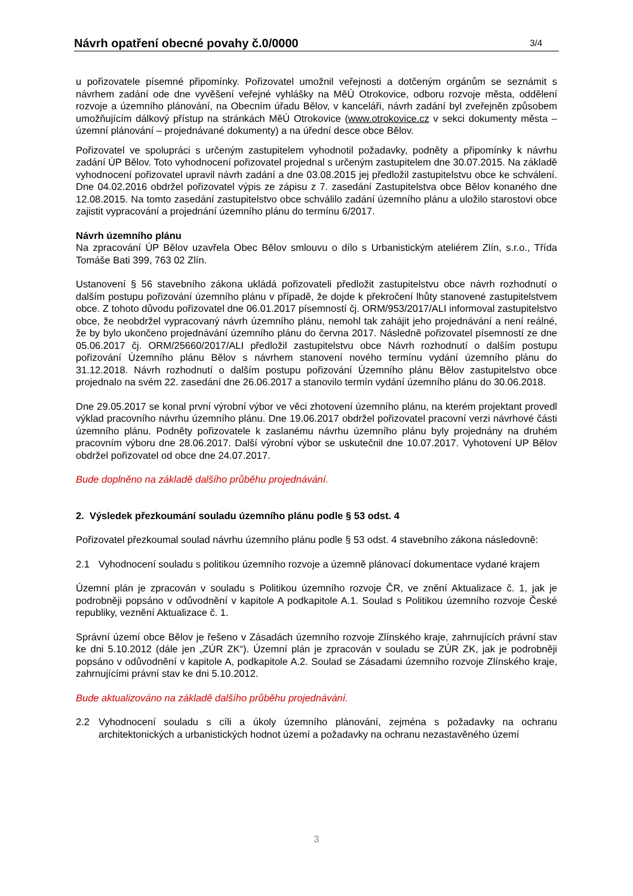Návrh opatření obecné povahy č.0/0000 3/4
u pořizovatele písemné připomínky. Pořizovatel umožnil veřejnosti a dotčeným orgánům se seznámit s návrhem zadání ode dne vyvěšení veřejné vyhlášky na MěÚ Otrokovice, odboru rozvoje města, oddělení rozvoje a územního plánování, na Obecním úřadu Bělov, v kanceláři, návrh zadání byl zveřejněn způsobem umožňujícím dálkový přístup na stránkách MěÚ Otrokovice (www.otrokovice.cz v sekci dokumenty města – územní plánování – projednávané dokumenty) a na úřední desce obce Bělov.
Pořizovatel ve spolupráci s určeným zastupitelem vyhodnotil požadavky, podněty a připomínky k návrhu zadání ÚP Bělov. Toto vyhodnocení pořizovatel projednal s určeným zastupitelem dne 30.07.2015. Na základě vyhodnocení pořizovatel upravil návrh zadání a dne 03.08.2015 jej předložil zastupitelstvu obce ke schválení. Dne 04.02.2016 obdržel pořizovatel výpis ze zápisu z 7. zasedání Zastupitelstva obce Bělov konaného dne 12.08.2015. Na tomto zasedání zastupitelstvo obce schválilo zadání územního plánu a uložilo starostovi obce zajistit vypracování a projednání územního plánu do termínu 6/2017.
Návrh územního plánu
Na zpracování ÚP Bělov uzavřela Obec Bělov smlouvu o dílo s Urbanistickým ateliérem Zlín, s.r.o., Třída Tomáše Bati 399, 763 02 Zlín.
Ustanovení § 56 stavebního zákona ukládá pořizovateli předložit zastupitelstvu obce návrh rozhodnutí o dalším postupu pořizování územního plánu v případě, že dojde k překročení lhůty stanovené zastupitelstvem obce. Z tohoto důvodu pořizovatel dne 06.01.2017 písemností čj. ORM/953/2017/ALI informoval zastupitelstvo obce, že neobdržel vypracovaný návrh územního plánu, nemohl tak zahájit jeho projednávání a není reálné, že by bylo ukončeno projednávání územního plánu do června 2017. Následně pořizovatel písemností ze dne 05.06.2017 čj. ORM/25660/2017/ALI předložil zastupitelstvu obce Návrh rozhodnutí o dalším postupu pořizování Územního plánu Bělov s návrhem stanovení nového termínu vydání územního plánu do 31.12.2018. Návrh rozhodnutí o dalším postupu pořizování Územního plánu Bělov zastupitelstvo obce projednalo na svém 22. zasedání dne 26.06.2017 a stanovilo termín vydání územního plánu do 30.06.2018.
Dne 29.05.2017 se konal první výrobní výbor ve věci zhotovení územního plánu, na kterém projektant provedl výklad pracovního návrhu územního plánu. Dne 19.06.2017 obdržel pořizovatel pracovní verzi návrhové části územního plánu. Podněty pořizovatele k zaslanému návrhu územního plánu byly projednány na druhém pracovním výboru dne 28.06.2017. Další výrobní výbor se uskutečnil dne 10.07.2017. Vyhotovení UP Bělov obdržel pořizovatel od obce dne 24.07.2017.
Bude doplněno na základě dalšího průběhu projednávání.
2. Výsledek přezkoumání souladu územního plánu podle § 53 odst. 4
Pořizovatel přezkoumal soulad návrhu územního plánu podle § 53 odst. 4 stavebního zákona následovně:
2.1 Vyhodnocení souladu s politikou územního rozvoje a územně plánovací dokumentace vydané krajem
Územní plán je zpracován v souladu s Politikou územního rozvoje ČR, ve znění Aktualizace č. 1, jak je podrobněji popsáno v odůvodnění v kapitole A podkapitole A.1. Soulad s Politikou územního rozvoje České republiky, veznění Aktualizace č. 1.
Správní území obce Bělov je řešeno v Zásadách územního rozvoje Zlínského kraje, zahrnujících právní stav ke dni 5.10.2012 (dále jen „ZÚR ZK“). Územní plán je zpracován v souladu se ZÚR ZK, jak je podrobněji popsáno v odůvodnění v kapitole A, podkapitole A.2. Soulad se Zásadami územního rozvoje Zlínského kraje, zahrnujícími právní stav ke dni 5.10.2012.
Bude aktualizováno na základě dalšího průběhu projednávání.
2.2 Vyhodnocení souladu s cíli a úkoly územního plánování, zejména s požadavky na ochranu architektonických a urbanistických hodnot území a požadavky na ochranu nezastavěného území
3